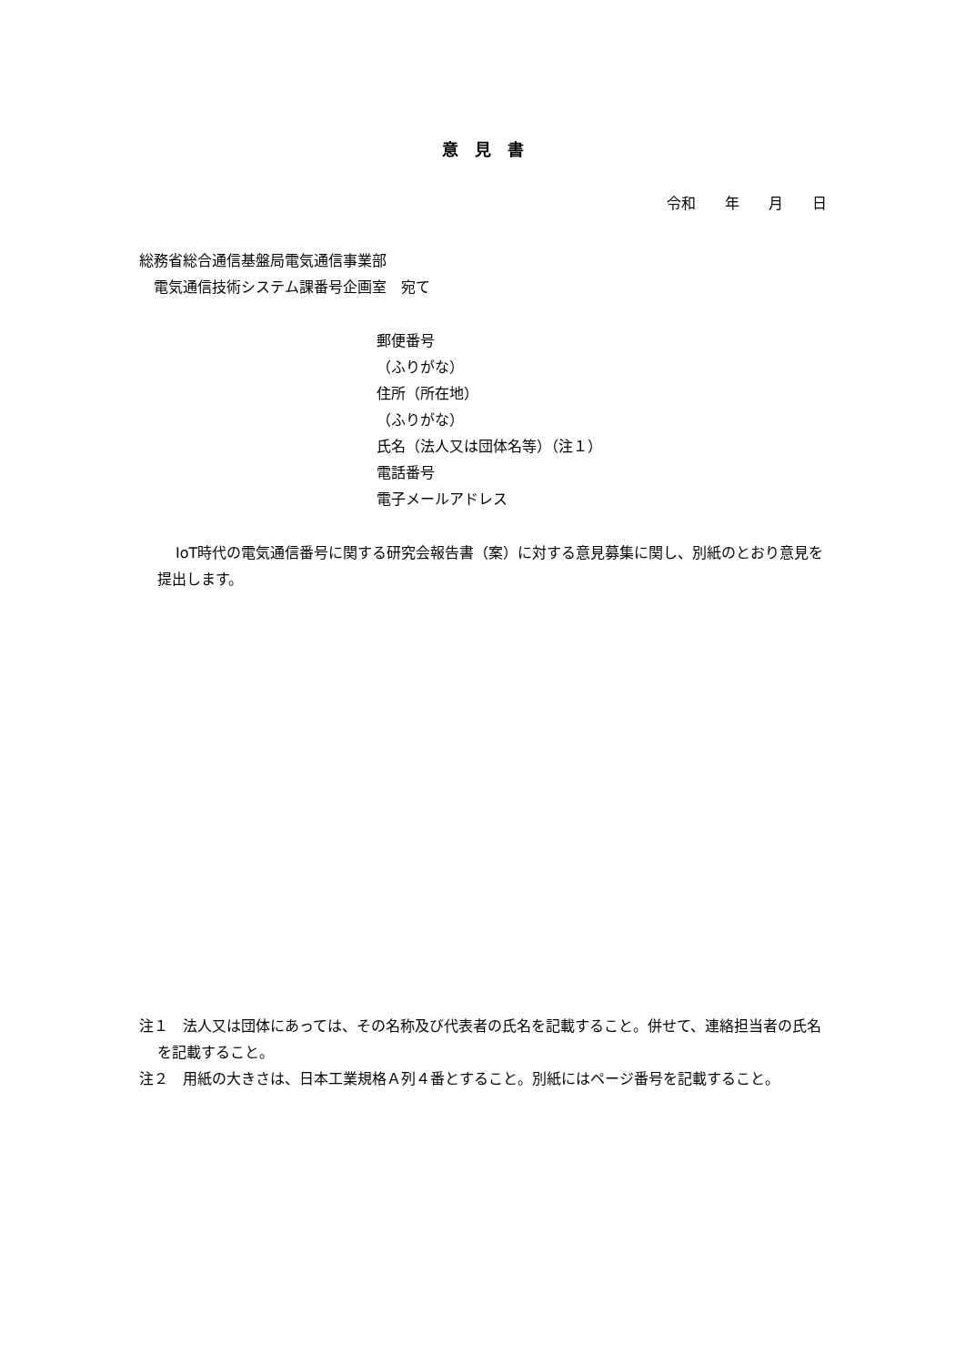意　見　書
令和　　年　　月　　日
総務省総合通信基盤局電気通信事業部
　電気通信技術システム課番号企画室　宛て
郵便番号
（ふりがな）
住所（所在地）
（ふりがな）
氏名（法人又は団体名等）（注１）
電話番号
電子メールアドレス
IoT時代の電気通信番号に関する研究会報告書（案）に対する意見募集に関し、別紙のとおり意見を提出します。
注１　法人又は団体にあっては、その名称及び代表者の氏名を記載すること。併せて、連絡担当者の氏名を記載すること。
注２　用紙の大きさは、日本工業規格Ａ列４番とすること。別紙にはページ番号を記載すること。